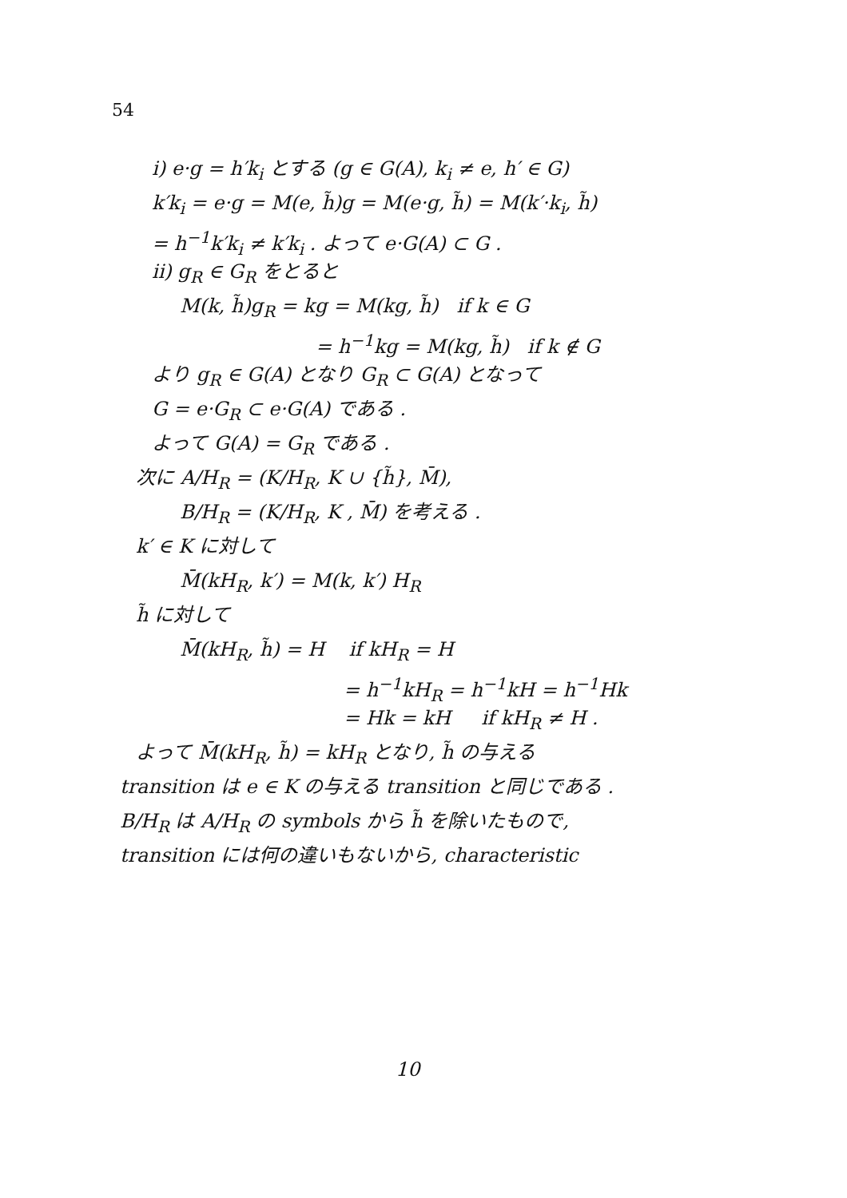54
i) e·g = h′k<sub>i</sub> とする (g ∈ G(A), k<sub>i</sub> ≠ e, h′ ∈ G)
k′k<sub>i</sub> = e·g = M(e, h̃)g = M(e·g, h̃) = M(k′·k<sub>i</sub>, h̃)
= h<sup>−1</sup>k′k<sub>i</sub> ≠ k′k<sub>i</sub> . よって e·G(A) ⊂ G .
ii) g<sub>R</sub> ∈ G<sub>R</sub> をとると
M(k, h̃)g<sub>R</sub> = kg = M(kg, h̃) if k ∈ G
= h<sup>−1</sup>kg = M(kg, h̃) if k ∉ G
より g<sub>R</sub> ∈ G(A) となり G<sub>R</sub> ⊂ G(A) となって
G = e·G<sub>R</sub> ⊂ e·G(A) である .
よって G(A) = G<sub>R</sub> である .
次に A/H<sub>R</sub> = (K/H<sub>R</sub>, K ∪ {h̃}, M̄),
B/H<sub>R</sub> = (K/H<sub>R</sub>, K , M̄) を考える .
k′ ∈ K に対して
M̄(kH<sub>R</sub>, k′) = M(k, k′) H<sub>R</sub>
h̃ に対して
M̄(kH<sub>R</sub>, h̃) = H if kH<sub>R</sub> = H
= h<sup>−1</sup>kH<sub>R</sub> = h<sup>−1</sup>kH = h<sup>−1</sup>Hk
= Hk = kH if kH<sub>R</sub> ≠ H .
よって M̄(kH<sub>R</sub>, h̃) = kH<sub>R</sub> となり, h̃ の与える
transition は e ∈ K の与える transition と同じである .
B/H<sub>R</sub> は A/H<sub>R</sub> の symbols から h̃ を除いたもので,
transition には何の違いもないから, characteristic
10